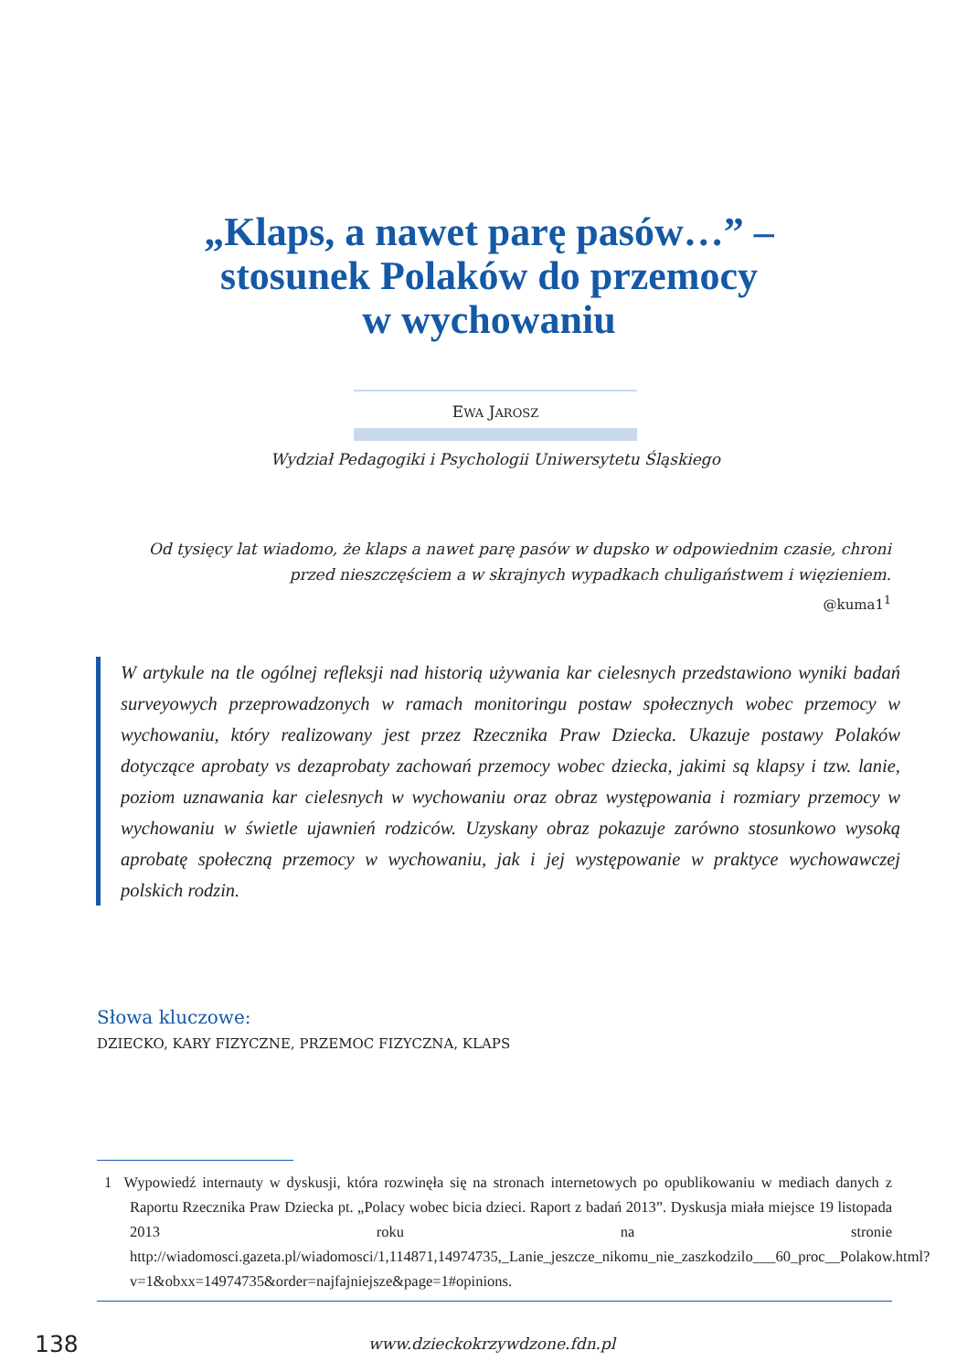„Klaps, a nawet parę pasów…” –
stosunek Polaków do przemocy
w wychowaniu
EWA JAROSZ
Wydział Pedagogiki i Psychologii Uniwersytetu Śląskiego
Od tysięcy lat wiadomo, że klaps a nawet parę pasów w dupsko w odpowiednim czasie, chroni przed nieszczęściem a w skrajnych wypadkach chuligaństwem i więzieniem.
@kuma1<sup>1</sup>
W artykule na tle ogólnej refleksji nad historią używania kar cielesnych przedstawiono wyniki badań surveyowych przeprowadzonych w ramach monitoringu postaw społecznych wobec przemocy w wychowaniu, który realizowany jest przez Rzecznika Praw Dziecka. Ukazuje postawy Polaków dotyczące aprobaty vs dezaprobaty zachowań przemocy wobec dziecka, jakimi są klapsy i tzw. lanie, poziom uznawania kar cielesnych w wychowaniu oraz obraz występowania i rozmiary przemocy w wychowaniu w świetle ujawnień rodziców. Uzyskany obraz pokazuje zarówno stosunkowo wysoką aprobatę społeczną przemocy w wychowaniu, jak i jej występowanie w praktyce wychowawczej polskich rodzin.
Słowa kluczowe:
DZIECKO, KARY FIZYCZNE, PRZEMOC FIZYCZNA, KLAPS
1 Wypowiedź internauty w dyskusji, która rozwinęła się na stronach internetowych po opublikowaniu w mediach danych z Raportu Rzecznika Praw Dziecka pt. „Polacy wobec bicia dzieci. Raport z badań 2013”. Dyskusja miała miejsce 19 listopada 2013 roku na stronie http://wiadomosci.gazeta.pl/wiadomosci/1,114871,14974735,_Lanie_jeszcze_nikomu_nie_zaszkodzilo___60_proc__Polakow.html?v=1&obxx=14974735&order=najfajniejsze&page=1#opinions.
138 www.dzieckokrzywdzone.fdn.pl